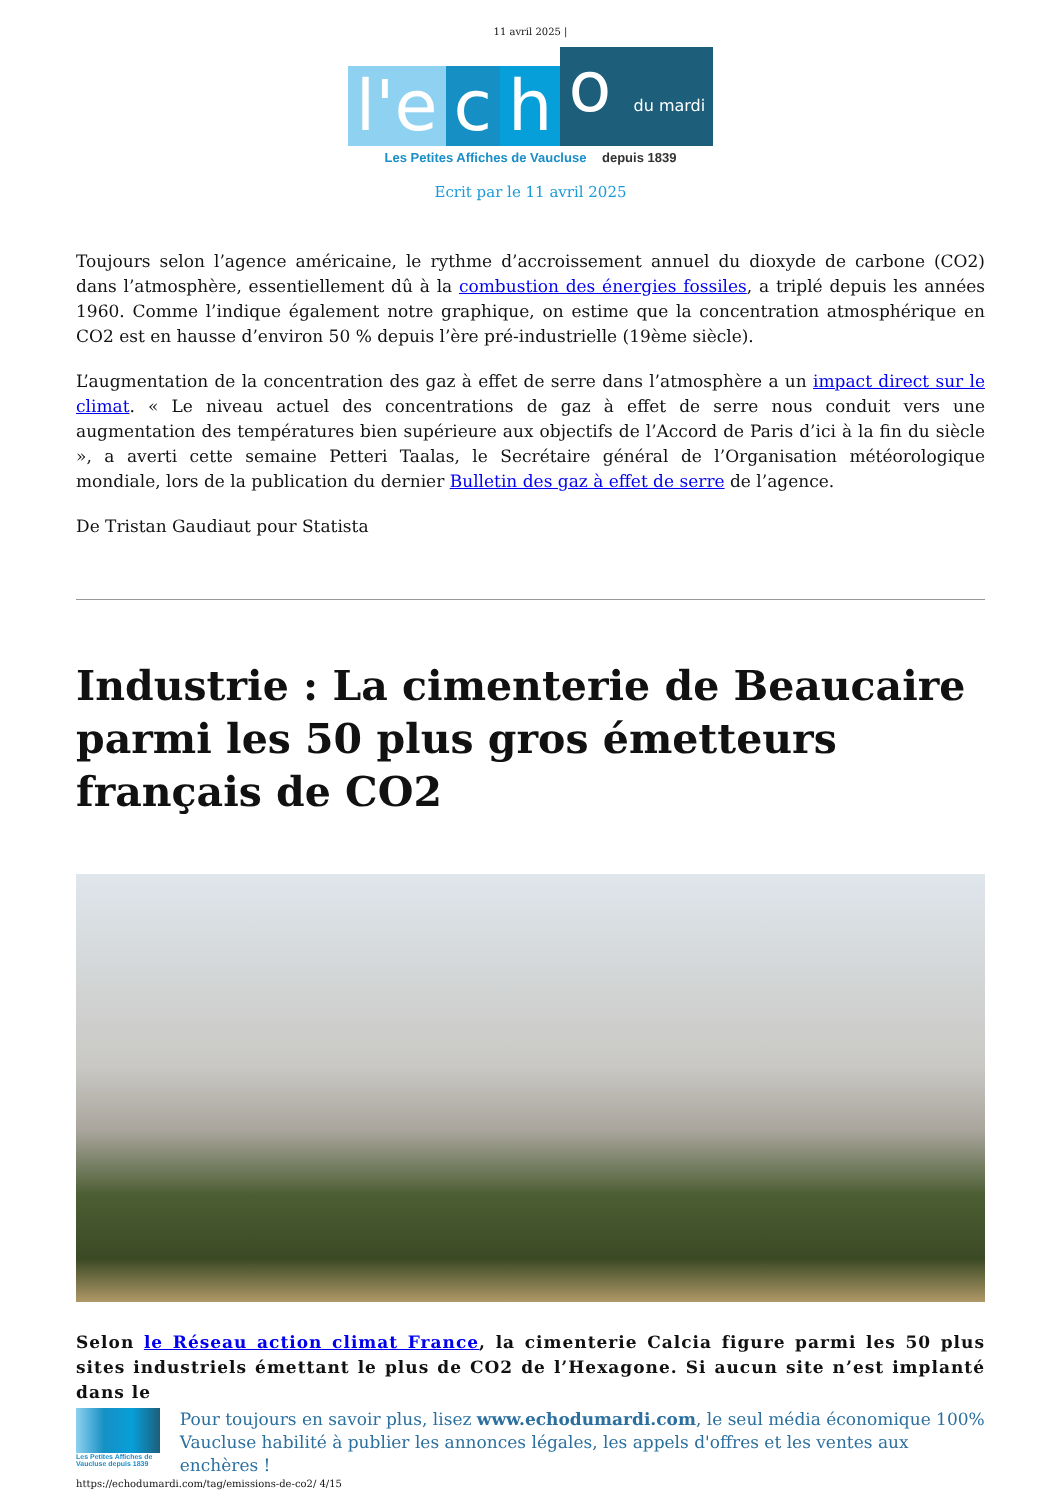11 avril 2025 |
l'e c h o du mardi
Les Petites Affiches de Vaucluse depuis 1839
Ecrit par le 11 avril 2025
Toujours selon l’agence américaine, le rythme d’accroissement annuel du dioxyde de carbone (CO2) dans l’atmosphère, essentiellement dû à la combustion des énergies fossiles, a triplé depuis les années 1960. Comme l’indique également notre graphique, on estime que la concentration atmosphérique en CO2 est en hausse d’environ 50 % depuis l’ère pré-industrielle (19ème siècle).
L’augmentation de la concentration des gaz à effet de serre dans l’atmosphère a un impact direct sur le climat. « Le niveau actuel des concentrations de gaz à effet de serre nous conduit vers une augmentation des températures bien supérieure aux objectifs de l’Accord de Paris d’ici à la fin du siècle », a averti cette semaine Petteri Taalas, le Secrétaire général de l’Organisation météorologique mondiale, lors de la publication du dernier Bulletin des gaz à effet de serre de l’agence.
De Tristan Gaudiaut pour Statista
Industrie : La cimenterie de Beaucaire parmi les 50 plus gros émetteurs français de CO2
Selon le Réseau action climat France, la cimenterie Calcia figure parmi les 50 plus sites industriels émettant le plus de CO2 de l’Hexagone. Si aucun site n’est implanté dans le
Les Petites Affiches de Vaucluse depuis 1839
Pour toujours en savoir plus, lisez www.echodumardi.com, le seul média économique 100% Vaucluse habilité à publier les annonces légales, les appels d'offres et les ventes aux enchères !
https://echodumardi.com/tag/emissions-de-co2/ 4/15